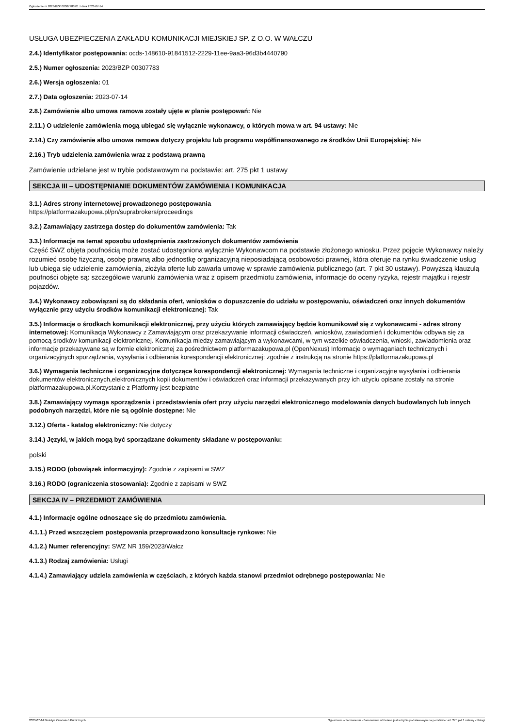Ogłoszenie nr 2023/BZP 00307783/01 z dnia 2023-07-14
USŁUGA UBEZPIECZENIA ZAKŁADU KOMUNIKACJI MIEJSKIEJ SP. Z O.O. W WAŁCZU
2.4.) Identyfikator postępowania: ocds-148610-91841512-2229-11ee-9aa3-96d3b4440790
2.5.) Numer ogłoszenia: 2023/BZP 00307783
2.6.) Wersja ogłoszenia: 01
2.7.) Data ogłoszenia: 2023-07-14
2.8.) Zamówienie albo umowa ramowa zostały ujęte w planie postępowań: Nie
2.11.) O udzielenie zamówienia mogą ubiegać się wyłącznie wykonawcy, o których mowa w art. 94 ustawy: Nie
2.14.) Czy zamówienie albo umowa ramowa dotyczy projektu lub programu współfinansowanego ze środków Unii Europejskiej: Nie
2.16.) Tryb udzielenia zamówienia wraz z podstawą prawną
Zamówienie udzielane jest w trybie podstawowym na podstawie: art. 275 pkt 1 ustawy
SEKCJA III – UDOSTĘPNIANIE DOKUMENTÓW ZAMÓWIENIA I KOMUNIKACJA
3.1.) Adres strony internetowej prowadzonego postępowania
https://platformazakupowa.pl/pn/suprabrokers/proceedings
3.2.) Zamawiający zastrzega dostęp do dokumentów zamówienia: Tak
3.3.) Informacje na temat sposobu udostępnienia zastrzeżonych dokumentów zamówienia
Część SWZ objęta poufnością może zostać udostępniona wyłącznie Wykonawcom na podstawie złożonego wniosku. Przez pojęcie Wykonawcy należy rozumieć osobę fizyczną, osobę prawną albo jednostkę organizacyjną nieposiadającą osobowości prawnej, która oferuje na rynku świadczenie usług lub ubiega się udzielenie zamówienia, złożyła ofertę lub zawarła umowę w sprawie zamówienia publicznego (art. 7 pkt 30 ustawy). Powyższą klauzulą poufności objęte są: szczegółowe warunki zamówienia wraz z opisem przedmiotu zamówienia, informacje do oceny ryzyka, rejestr majątku i rejestr pojazdów.
3.4.) Wykonawcy zobowiązani są do składania ofert, wniosków o dopuszczenie do udziału w postępowaniu, oświadczeń oraz innych dokumentów wyłącznie przy użyciu środków komunikacji elektronicznej: Tak
3.5.) Informacje o środkach komunikacji elektronicznej, przy użyciu których zamawiający będzie komunikował się z wykonawcami - adres strony internetowej: Komunikacja Wykonawcy z Zamawiającym oraz przekazywanie informacji oświadczeń, wniosków, zawiadomień i dokumentów odbywa się za pomocą środków komunikacji elektronicznej. Komunikacja miedzy zamawiającym a wykonawcami, w tym wszelkie oświadczenia, wnioski, zawiadomienia oraz informacje przekazywane są w formie elektronicznej za pośrednictwem platformazakupowa.pl (OpenNexus) Informacje o wymaganiach technicznych i organizacyjnych sporządzania, wysyłania i odbierania korespondencji elektronicznej: zgodnie z instrukcją na stronie https://platformazakupowa.pl
3.6.) Wymagania techniczne i organizacyjne dotyczące korespondencji elektronicznej: Wymagania techniczne i organizacyjne wysyłania i odbierania dokumentów elektronicznych,elektronicznych kopii dokumentów i oświadczeń oraz informacji przekazywanych przy ich użyciu opisane zostały na stronie platformazakupowa.pl.Korzystanie z Platformy jest bezpłatne
3.8.) Zamawiający wymaga sporządzenia i przedstawienia ofert przy użyciu narzędzi elektronicznego modelowania danych budowlanych lub innych podobnych narzędzi, które nie są ogólnie dostępne: Nie
3.12.) Oferta - katalog elektroniczny: Nie dotyczy
3.14.) Języki, w jakich mogą być sporządzane dokumenty składane w postępowaniu:
polski
3.15.) RODO (obowiązek informacyjny): Zgodnie z zapisami w SWZ
3.16.) RODO (ograniczenia stosowania): Zgodnie z zapisami w SWZ
SEKCJA IV – PRZEDMIOT ZAMÓWIENIA
4.1.) Informacje ogólne odnoszące się do przedmiotu zamówienia.
4.1.1.) Przed wszczęciem postępowania przeprowadzono konsultacje rynkowe: Nie
4.1.2.) Numer referencyjny: SWZ NR 159/2023/Wałcz
4.1.3.) Rodzaj zamówienia: Usługi
4.1.4.) Zamawiający udziela zamówienia w częściach, z których każda stanowi przedmiot odrębnego postępowania: Nie
2023-07-14 Biuletyn Zamówień Publicznych Ogłoszenie o zamówieniu - Zamówienie udzielane jest w trybie podstawowym na podstawie: art. 275 pkt 1 ustawy - Usługi